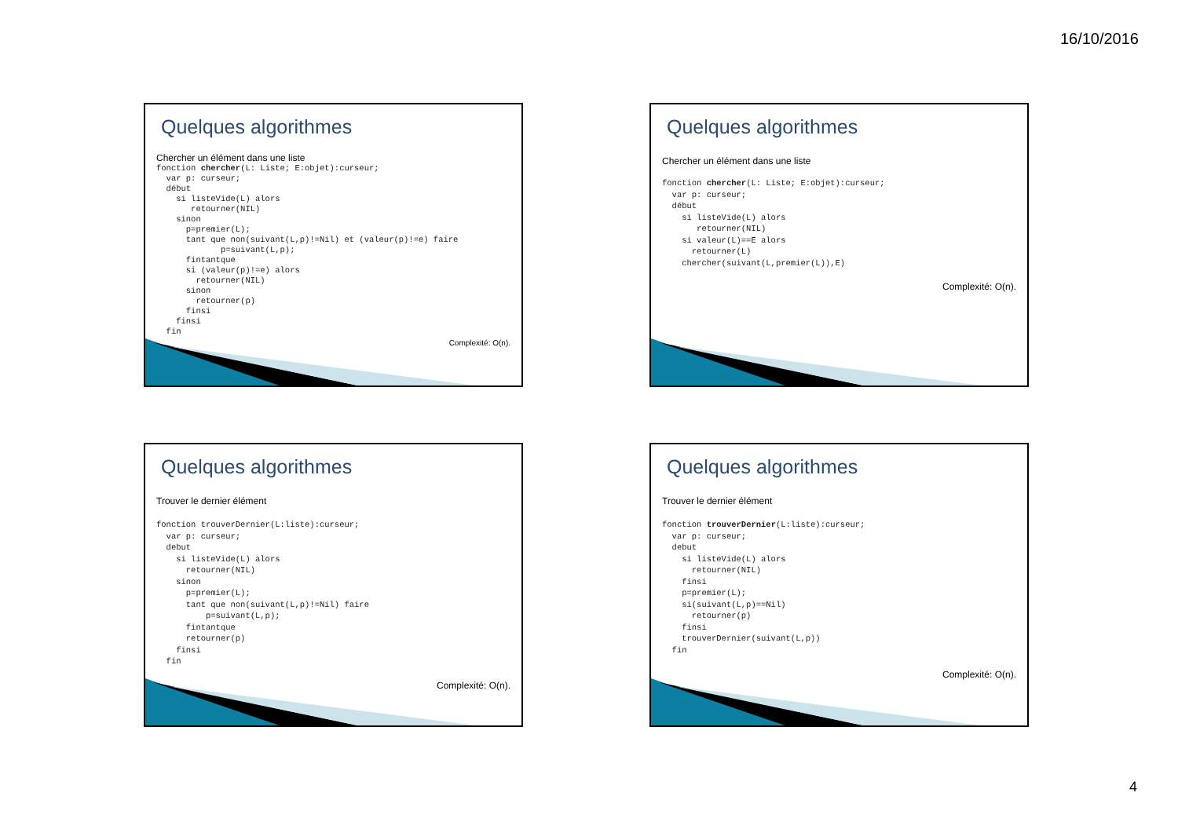16/10/2016
Quelques algorithmes
Chercher un élément dans une liste
fonction chercher(L: Liste; E:objet):curseur;
  var p: curseur;
  début
    si listeVide(L) alors
       retourner(NIL)
    sinon
      p=premier(L);
      tant que non(suivant(L,p)!=Nil) et (valeur(p)!=e) faire
             p=suivant(L,p);
      fintantque
      si (valeur(p)!=e) alors
        retourner(NIL)
      sinon
        retourner(p)
      finsi
    finsi
  fin
Complexité: O(n).
Quelques algorithmes
Chercher un élément dans une liste
fonction chercher(L: Liste; E:objet):curseur;
  var p: curseur;
  début
    si listeVide(L) alors
       retourner(NIL)
    si valeur(L)==E alors
      retourner(L)
    chercher(suivant(L,premier(L)),E)
Complexité: O(n).
Quelques algorithmes
Trouver le dernier élément
fonction trouverDernier(L:liste):curseur;
  var p: curseur;
  debut
    si listeVide(L) alors
      retourner(NIL)
    sinon
      p=premier(L);
      tant que non(suivant(L,p)!=Nil) faire
          p=suivant(L,p);
      fintantque
      retourner(p)
    finsi
  fin
Complexité: O(n).
Quelques algorithmes
Trouver le dernier élément
fonction trouverDernier(L:liste):curseur;
  var p: curseur;
  debut
    si listeVide(L) alors
      retourner(NIL)
    finsi
    p=premier(L);
    si(suivant(L,p)==Nil)
      retourner(p)
    finsi
    trouverDernier(suivant(L,p))
  fin
Complexité: O(n).
4